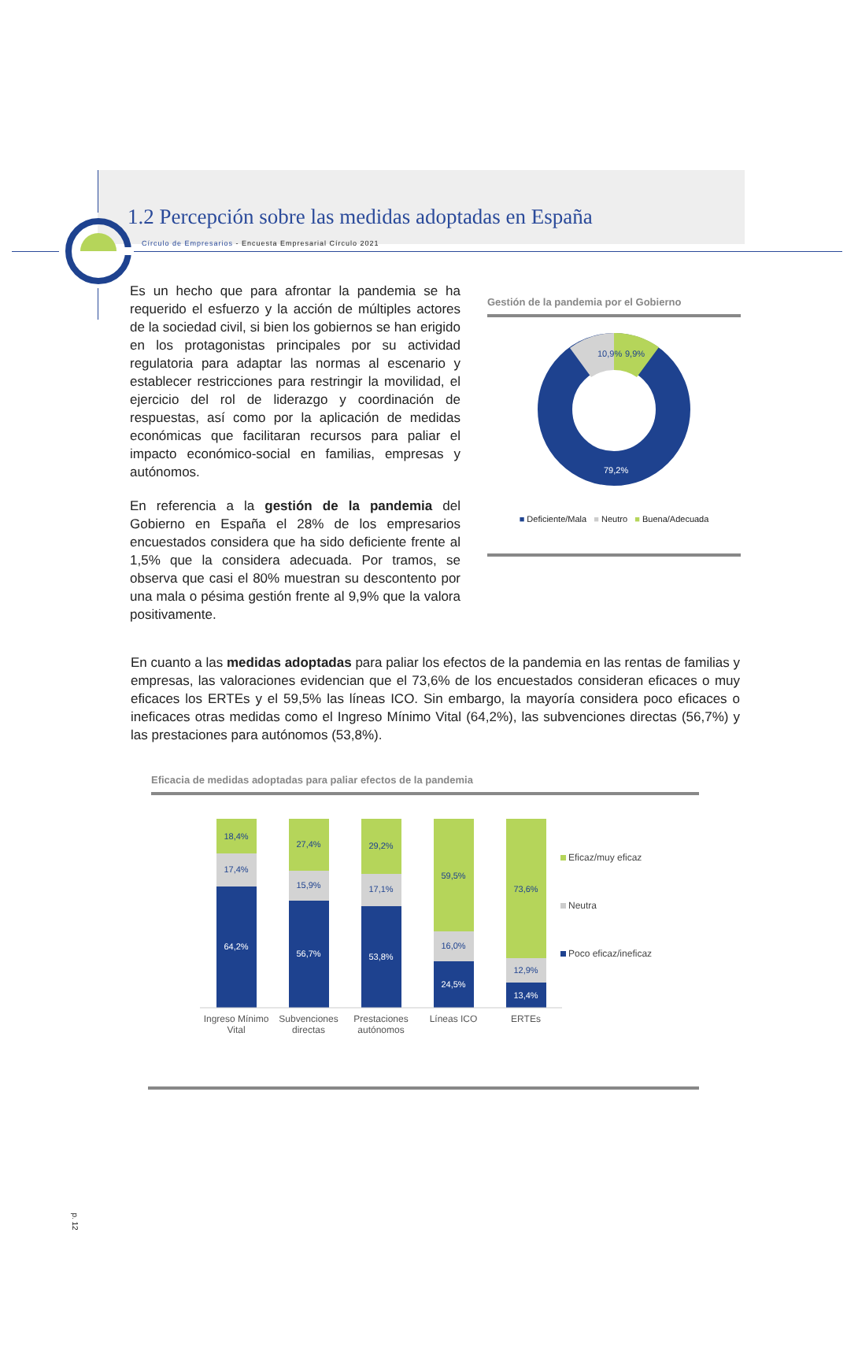Círculo de Empresarios - Encuesta Empresarial Círculo 2021
1.2 Percepción sobre las medidas adoptadas en España
Es un hecho que para afrontar la pandemia se ha requerido el esfuerzo y la acción de múltiples actores de la sociedad civil, si bien los gobiernos se han erigido en los protagonistas principales por su actividad regulatoria para adaptar las normas al escenario y establecer restricciones para restringir la movilidad, el ejercicio del rol de liderazgo y coordinación de respuestas, así como por la aplicación de medidas económicas que facilitaran recursos para paliar el impacto económico-social en familias, empresas y autónomos.
En referencia a la gestión de la pandemia del Gobierno en España el 28% de los empresarios encuestados considera que ha sido deficiente frente al 1,5% que la considera adecuada. Por tramos, se observa que casi el 80% muestran su descontento por una mala o pésima gestión frente al 9,9% que la valora positivamente.
Gestión de la pandemia por el Gobierno
10,9%
9,9%
79,2%
■ Deficiente/Mala ■ Neutro ■ Buena/Adecuada
En cuanto a las medidas adoptadas para paliar los efectos de la pandemia en las rentas de familias y empresas, las valoraciones evidencian que el 73,6% de los encuestados consideran eficaces o muy eficaces los ERTEs y el 59,5% las líneas ICO. Sin embargo, la mayoría considera poco eficaces o ineficaces otras medidas como el Ingreso Mínimo Vital (64,2%), las subvenciones directas (56,7%) y las prestaciones para autónomos (53,8%).
Eficacia de medidas adoptadas para paliar efectos de la pandemia
18,4%
17,4%
64,2%
27,4%
15,9%
56,7%
29,2%
17,1%
53,8%
59,5%
16,0%
24,5%
73,6%
12,9%
13,4%
Ingreso Mínimo
Vital
Subvenciones
directas
Prestaciones
autónomos
Líneas ICO
ERTEs
Eficaz/muy eficaz
Neutra
Poco eficaz/ineficaz
p. 12